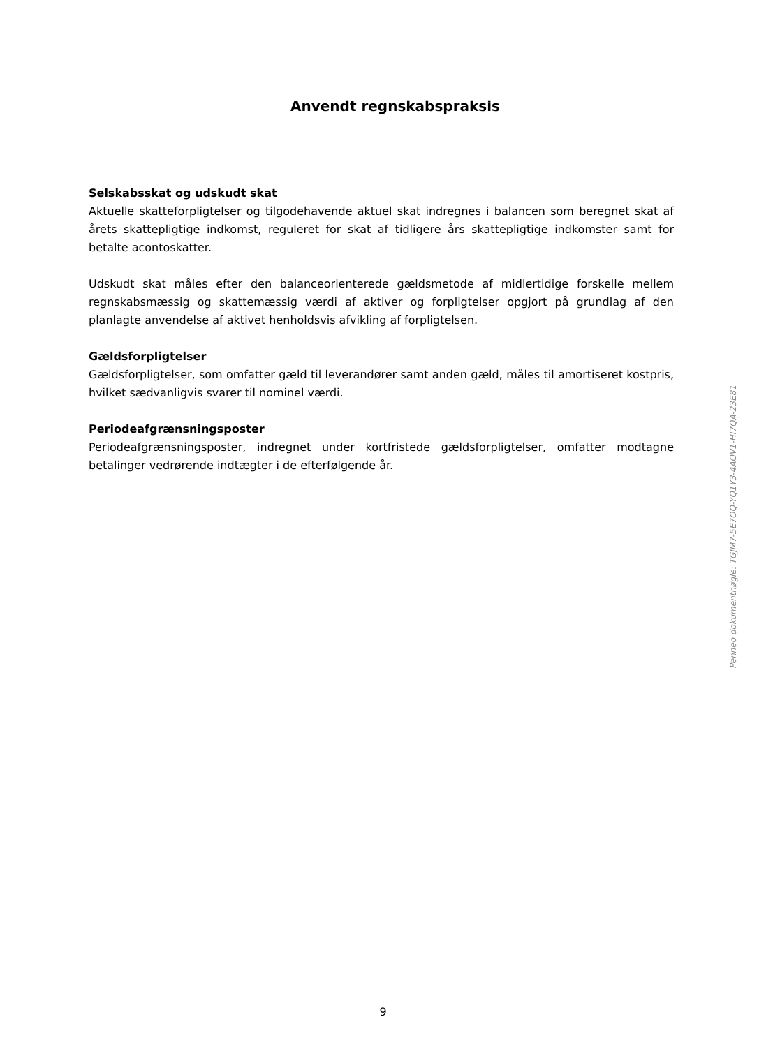Anvendt regnskabspraksis
Selskabsskat og udskudt skat
Aktuelle skatteforpligtelser og tilgodehavende aktuel skat indregnes i balancen som beregnet skat af årets skattepligtige indkomst, reguleret for skat af tidligere års skattepligtige indkomster samt for betalte acontoskatter.
Udskudt skat måles efter den balanceorienterede gældsmetode af midlertidige forskelle mellem regnskabsmæssig og skattemæssig værdi af aktiver og forpligtelser opgjort på grundlag af den planlagte anvendelse af aktivet henholdsvis afvikling af forpligtelsen.
Gældsforpligtelser
Gældsforpligtelser, som omfatter gæld til leverandører samt anden gæld, måles til amortiseret kostpris, hvilket sædvanligvis svarer til nominel værdi.
Periodeafgrænsningsposter
Periodeafgrænsningsposter, indregnet under kortfristede gældsforpligtelser, omfatter modtagne betalinger vedrørende indtægter i de efterfølgende år.
Penneo dokumentnøgle: TGJM7-5E7OQ-YQ1Y3-4AOV1-HI7QA-23E81
9